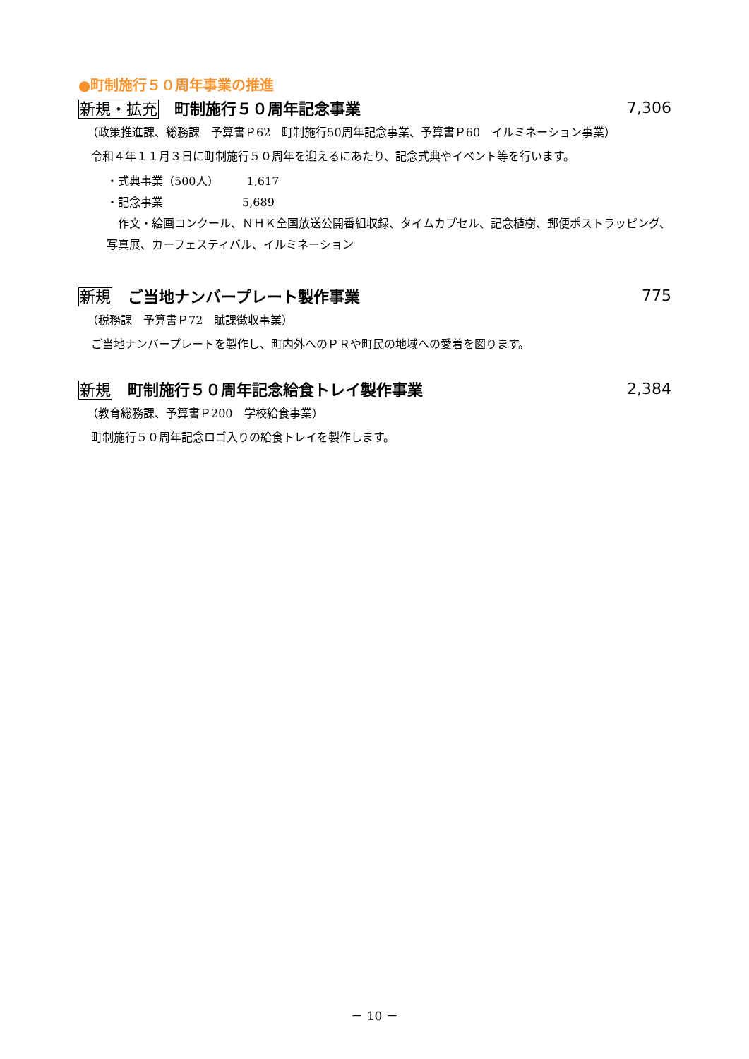●町制施行５０周年事業の推進
新規・拡充 町制施行５０周年記念事業 7,306
（政策推進課、総務課　予算書Ｐ62　町制施行50周年記念事業、予算書Ｐ60　イルミネーション事業）
令和４年１１月３日に町制施行５０周年を迎えるにあたり、記念式典やイベント等を行います。
・式典事業（500人）　　　1,617
・記念事業　　　　　　　5,689
　作文・絵画コンクール、ＮＨＫ全国放送公開番組収録、タイムカプセル、記念植樹、郵便ポストラッピング、写真展、カーフェスティバル、イルミネーション
新規 ご当地ナンバープレート製作事業 775
（税務課　予算書Ｐ72　賦課徴収事業）
ご当地ナンバープレートを製作し、町内外へのＰＲや町民の地域への愛着を図ります。
新規 町制施行５０周年記念給食トレイ製作事業 2,384
（教育総務課、予算書Ｐ200　学校給食事業）
町制施行５０周年記念ロゴ入りの給食トレイを製作します。
－ 10 －